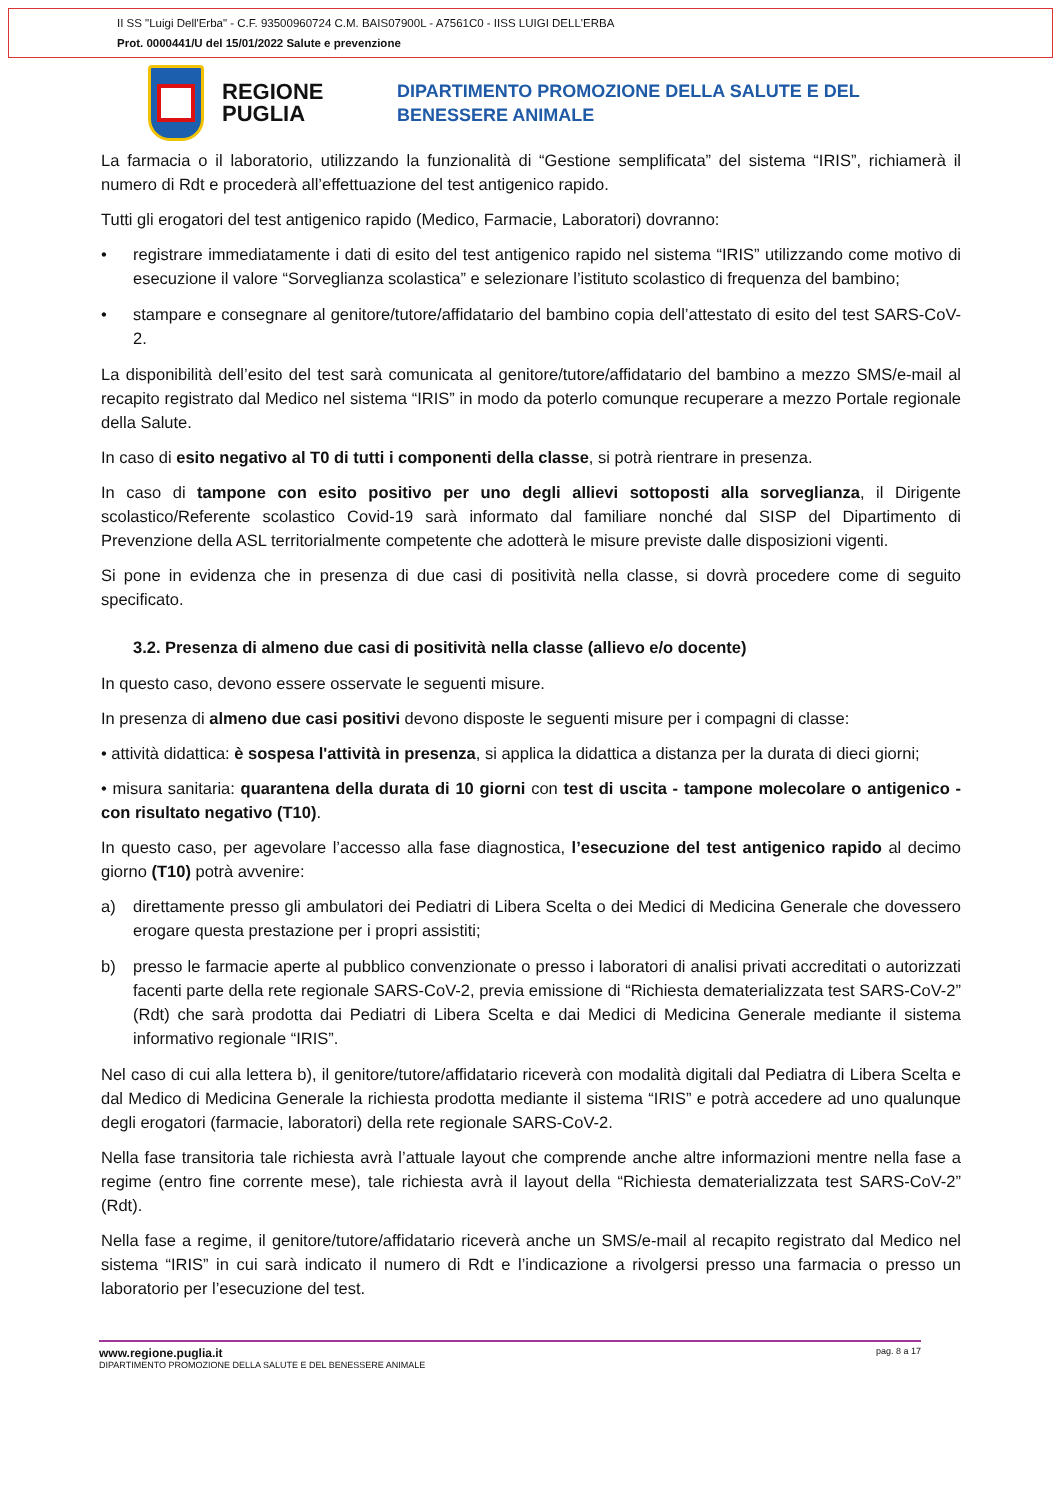II SS "Luigi Dell'Erba" - C.F. 93500960724 C.M. BAIS07900L - A7561C0 - IISS LUIGI DELL'ERBA
Prot. 0000441/U del 15/01/2022 Salute e prevenzione
REGIONE PUGLIA
DIPARTIMENTO PROMOZIONE DELLA SALUTE E DEL
BENESSERE ANIMALE
La farmacia o il laboratorio, utilizzando la funzionalità di “Gestione semplificata” del sistema “IRIS”, richiamerà il numero di Rdt e procederà all’effettuazione del test antigenico rapido.
Tutti gli erogatori del test antigenico rapido (Medico, Farmacie, Laboratori) dovranno:
• registrare immediatamente i dati di esito del test antigenico rapido nel sistema “IRIS” utilizzando come motivo di esecuzione il valore “Sorveglianza scolastica” e selezionare l’istituto scolastico di frequenza del bambino;
• stampare e consegnare al genitore/tutore/affidatario del bambino copia dell’attestato di esito del test SARS-CoV-2.
La disponibilità dell’esito del test sarà comunicata al genitore/tutore/affidatario del bambino a mezzo SMS/e-mail al recapito registrato dal Medico nel sistema “IRIS” in modo da poterlo comunque recuperare a mezzo Portale regionale della Salute.
In caso di esito negativo al T0 di tutti i componenti della classe, si potrà rientrare in presenza.
In caso di tampone con esito positivo per uno degli allievi sottoposti alla sorveglianza, il Dirigente scolastico/Referente scolastico Covid-19 sarà informato dal familiare nonché dal SISP del Dipartimento di Prevenzione della ASL territorialmente competente che adotterà le misure previste dalle disposizioni vigenti.
Si pone in evidenza che in presenza di due casi di positività nella classe, si dovrà procedere come di seguito specificato.
3.2. Presenza di almeno due casi di positività nella classe (allievo e/o docente)
In questo caso, devono essere osservate le seguenti misure.
In presenza di almeno due casi positivi devono disposte le seguenti misure per i compagni di classe:
• attività didattica: è sospesa l'attività in presenza, si applica la didattica a distanza per la durata di dieci giorni;
• misura sanitaria: quarantena della durata di 10 giorni con test di uscita - tampone molecolare o antigenico - con risultato negativo (T10).
In questo caso, per agevolare l’accesso alla fase diagnostica, l’esecuzione del test antigenico rapido al decimo giorno (T10) potrà avvenire:
a) direttamente presso gli ambulatori dei Pediatri di Libera Scelta o dei Medici di Medicina Generale che dovessero erogare questa prestazione per i propri assistiti;
b) presso le farmacie aperte al pubblico convenzionate o presso i laboratori di analisi privati accreditati o autorizzati facenti parte della rete regionale SARS-CoV-2, previa emissione di “Richiesta dematerializzata test SARS-CoV-2” (Rdt) che sarà prodotta dai Pediatri di Libera Scelta e dai Medici di Medicina Generale mediante il sistema informativo regionale “IRIS”.
Nel caso di cui alla lettera b), il genitore/tutore/affidatario riceverà con modalità digitali dal Pediatra di Libera Scelta e dal Medico di Medicina Generale la richiesta prodotta mediante il sistema “IRIS” e potrà accedere ad uno qualunque degli erogatori (farmacie, laboratori) della rete regionale SARS-CoV-2.
Nella fase transitoria tale richiesta avrà l’attuale layout che comprende anche altre informazioni mentre nella fase a regime (entro fine corrente mese), tale richiesta avrà il layout della “Richiesta dematerializzata test SARS-CoV-2” (Rdt).
Nella fase a regime, il genitore/tutore/affidatario riceverà anche un SMS/e-mail al recapito registrato dal Medico nel sistema “IRIS” in cui sarà indicato il numero di Rdt e l’indicazione a rivolgersi presso una farmacia o presso un laboratorio per l’esecuzione del test.
www.regione.puglia.it
DIPARTIMENTO PROMOZIONE DELLA SALUTE E DEL BENESSERE ANIMALE
pag. 8 a 17